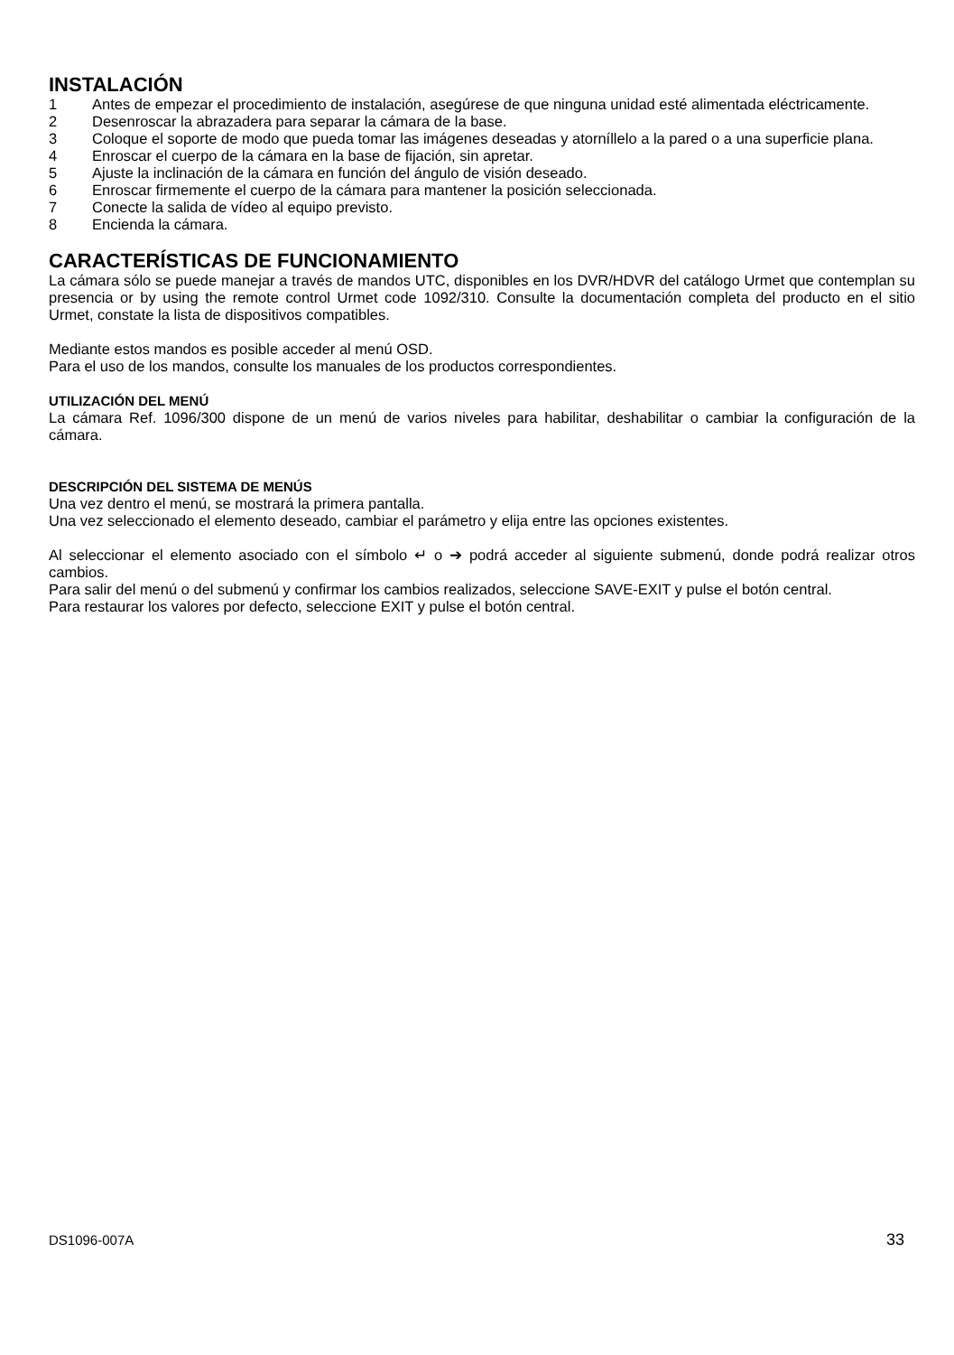INSTALACIÓN
1 Antes de empezar el procedimiento de instalación, asegúrese de que ninguna unidad esté alimentada eléctricamente.
2 Desenroscar la abrazadera para separar la cámara de la base.
3 Coloque el soporte de modo que pueda tomar las imágenes deseadas y atorníllelo a la pared o a una superficie plana.
4 Enroscar el cuerpo de la cámara en la base de fijación, sin apretar.
5 Ajuste la inclinación de la cámara en función del ángulo de visión deseado.
6 Enroscar firmemente el cuerpo de la cámara para mantener la posición seleccionada.
7 Conecte la salida de vídeo al equipo previsto.
8 Encienda la cámara.
CARACTERÍSTICAS DE FUNCIONAMIENTO
La cámara sólo se puede manejar a través de mandos UTC, disponibles en los DVR/HDVR del catálogo Urmet que contemplan su presencia or by using the remote control Urmet code 1092/310. Consulte la documentación completa del producto en el sitio Urmet, constate la lista de dispositivos compatibles.
Mediante estos mandos es posible acceder al menú OSD.
Para el uso de los mandos, consulte los manuales de los productos correspondientes.
UTILIZACIÓN DEL MENÚ
La cámara Ref. 1096/300 dispone de un menú de varios niveles para habilitar, deshabilitar o cambiar la configuración de la cámara.
DESCRIPCIÓN DEL SISTEMA DE MENÚS
Una vez dentro el menú, se mostrará la primera pantalla.
Una vez seleccionado el elemento deseado, cambiar el parámetro y elija entre las opciones existentes.
Al seleccionar el elemento asociado con el símbolo ↵ o ➔ podrá acceder al siguiente submenú, donde podrá realizar otros cambios.
Para salir del menú o del submenú y confirmar los cambios realizados, seleccione SAVE-EXIT y pulse el botón central.
Para restaurar los valores por defecto, seleccione EXIT y pulse el botón central.
DS1096-007A 33